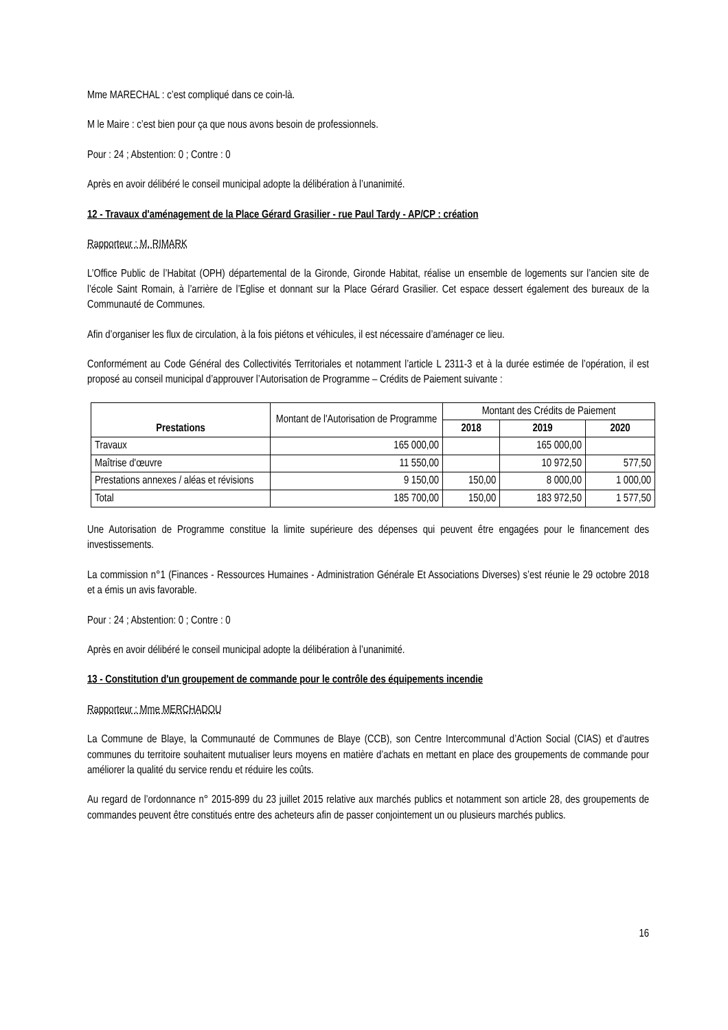Mme MARECHAL : c’est compliqué dans ce coin-là.
M le Maire : c’est bien pour ça que nous avons besoin de professionnels.
Pour : 24 ; Abstention: 0 ; Contre : 0
Après en avoir délibéré le conseil municipal adopte la délibération à l’unanimité.
12 - Travaux d'aménagement de la Place Gérard Grasilier - rue Paul Tardy - AP/CP : création
Rapporteur : M. RIMARK
L’Office Public de l’Habitat (OPH) départemental de la Gironde, Gironde Habitat, réalise un ensemble de logements sur l’ancien site de l’école Saint Romain, à l’arrière de l’Eglise et donnant sur la Place Gérard Grasilier. Cet espace dessert également des bureaux de la Communauté de Communes.
Afin d’organiser les flux de circulation, à la fois piétons et véhicules, il est nécessaire d’aménager ce lieu.
Conformément au Code Général des Collectivités Territoriales et notamment l’article L 2311-3 et à la durée estimée de l’opération, il est proposé au conseil municipal d’approuver l’Autorisation de Programme – Crédits de Paiement suivante :
| Prestations | Montant de l'Autorisation de Programme | Montant des Crédits de Paiement | | |
| | | 2018 | 2019 | 2020 |
| Travaux | 165 000,00 | | 165 000,00 | |
| Maîtrise d'œuvre | 11 550,00 | | 10 972,50 | 577,50 |
| Prestations annexes / aléas et révisions | 9 150,00 | 150,00 | 8 000,00 | 1 000,00 |
| Total | 185 700,00 | 150,00 | 183 972,50 | 1 577,50 |
Une Autorisation de Programme constitue la limite supérieure des dépenses qui peuvent être engagées pour le financement des investissements.
La commission n°1 (Finances - Ressources Humaines - Administration Générale Et Associations Diverses) s’est réunie le 29 octobre 2018 et a émis un avis favorable.
Pour : 24 ; Abstention: 0 ; Contre : 0
Après en avoir délibéré le conseil municipal adopte la délibération à l’unanimité.
13 - Constitution d'un groupement de commande pour le contrôle des équipements incendie
Rapporteur : Mme MERCHADOU
La Commune de Blaye, la Communauté de Communes de Blaye (CCB), son Centre Intercommunal d’Action Social (CIAS) et d’autres communes du territoire souhaitent mutualiser leurs moyens en matière d’achats en mettant en place des groupements de commande pour améliorer la qualité du service rendu et réduire les coûts.
Au regard de l’ordonnance n° 2015-899 du 23 juillet 2015 relative aux marchés publics et notamment son article 28, des groupements de commandes peuvent être constitués entre des acheteurs afin de passer conjointement un ou plusieurs marchés publics.
16